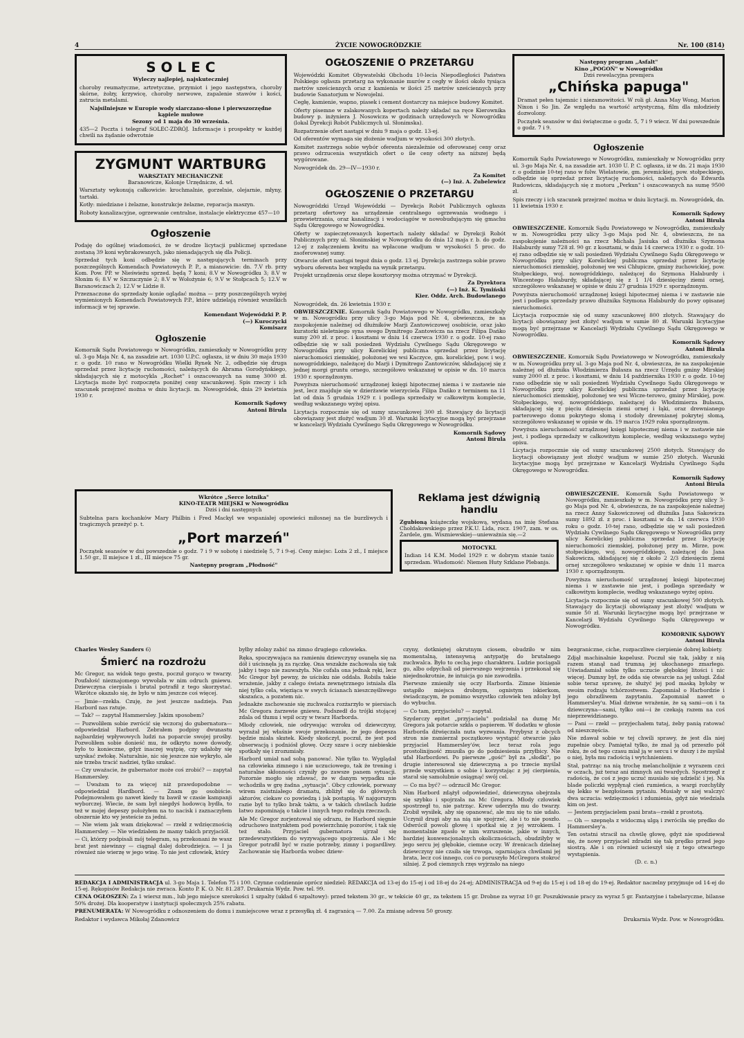4 ŻYCIE NOWOGRÓDZKIE Nr. 100 (814)
S O L E C
Wyleczy najlepiej, najskuteczniej
choroby reumatyczne, artretyczne, przymiot i jego następstwa, choroby skórne, żołzy, krzywicę, choroby nerwowe, zapalenie stawów i kości, zatrucia metalami.
Najsilniejsze w Europie wody siarczano-słone i pierwszorzędne kąpiele mułowe
Sezony od 1 maja do 30 września.
435—2 Poczta i telegraf SOLEC-ZDRÓJ. Informacje i prospekty w każdej chwili na żądanie odwrotnie
ZYGMUNT WARTBURG
WARSZTATY MECHANICZNE
Baranowicze, Kolonje Urzędnicze, d. wł.
Warsztaty wykonują całkowicie: krochmalnie, gorzelnie, olejarnie, młyny, tartaki.
Kotły: miedziane i żelazne, konstrukcje żelazne, reparacja maszyn.
Roboty kanalizacyjne, ogrzewanie centralne, instalacje elektryczne 457—10
Ogłoszenie
Podaję do ogólnej wiadomości, że w drodze licytacji publicznej sprzedane zostaną 39 koni wybrakowanych, jako nienadających się dla Policji.
Sprzedaż tych koni odbędzie się w następujących terminach przy poszczególnych Komendach Powiatowych P. P., a mianowicie: dn. 7.V rb. przy Kom. Pow. PP. w Nieświeżu sprzed. będą 7 koni; 8.V w Nowogródku 3; 8.V w Słonim 6; 8.V w Szczuczynie 2; 8.V w Wołożynie 6; 9.V w Stołpcach 5; 12.V w Baranowiczach 2; 12.V w Lidzie 8.
Przeznaczone do sprzedaży konie oglądać można — przy poszczególnych wyżej wymienionych Komendach Powiatowych P.P., które udzielają również wszelkich informacji w tej sprawie.
Komendant Wojewódzki P. P.
(—) Kuroczycki
Komisarz
Ogłoszenie
Komornik Sądu Powiatowego w Nowogródku, zamieszkały w Nowogródku przy ul. 3-go Maja Nr. 4, na zasadzie art. 1030 U.P.C. ogłasza, iż w dniu 30 maja 1930 r. o godz. 10 rano w Nowogródku Wielki Rynek Nr. 2, odbędzie się druga sprzedaż przez licytację ruchomości, należących do Abrama Gorodyńskiego, składających się z motocykla „Rochet" i oszacowanych na sumę 3000 zł. Licytacja może być rozpoczęta poniżej ceny szacunkowej. Spis rzeczy i ich szacunek przejrzeć można w dniu licytacji. m. Nowogródek, dnia 29 kwietnia 1930 r.
Komornik Sądowy
Antoni Birula
OGŁOSZENIE O PRZETARGU
Wojewódzki Komitet Obywatelski Obchodu 10-lecia Niepodległości Państwa Polskiego ogłasza przetarg na wykonanie murów z cegły w ilości około tysiąca metrów sześciennych oraz z kamienia w ilości 25 metrów sześciennych przy budowie Sanatorjum w Nowojelni.
Cegłę, kamienie, wapno, piasek i cement dostarczy na miejsce budowy Komitet.
Oferty pisemne w zalakowanych kopertach należy składać na ręce Kierownika budowy p. inżyniera J. Nosowicza w godzinach urzędowych w Nowogródku (lokal Dyrekcji Robót Publicznych ul. Słonimska).
Rozpatrzenie ofert nastąpi w dniu 9 maja o godz. 13-ej.
Od oferentów wymaga się złożenie wadjum w wysokości 300 złotych.
Komitet zastrzega sobie wybór oferenta niezależnie od oferowanej ceny oraz prawo odrzucenia wszystkich ofert o ile ceny oferty na niższej będą wygórowane.
Nowogródek dn. 29—IV—1930 r.
Za Komitet
(—) Inż. A. Zubelewicz
OGŁOSZENIE O PRZETARGU
Nowogródzki Urząd Wojewódzki — Dyrekcja Robót Publicznych ogłasza przetarg ofertowy na urządzenie centralnego ogrzewania wodnego i przewietrzania, oraz kanalizacji i wodociągów w nowobudującym się gmachu Sądu Okręgowego w Nowogródku.
Oferty w zapieczętowanych kopertach należy składać w Dyrekcji Robót Publicznych przy ul. Słonimskiej w Nowogródku do dnia 12 maja r. b. do godz. 12-ej z załączeniem kwitu na wpłacone wadjum w wysokości 5 proc. do zaoferowanej sumy.
Otwarcie ofert nastąpi tegoż dnia o godz. 13 ej. Dyrekcja zastrzega sobie prawo wyboru oferenta bez względu na wynik przetargu.
Projekt urządzenia oraz ślepe kosztorysy można otrzymać w Dyrekcji.
Za Dyrektora
(—) Inż. K. Tymiński
Kier. Oddz. Arch. Budowlanego
Nowogródek, dn. 26 kwietnia 1930 r.
OBWIESZCZENIE. Komornik Sądu Powiatowego w Nowogródku, zamieszkały w m. Nowogródku przy ulicy 3-go Maja pod Nr. 4, obwieszcza, że na zaspokojenie należnej od dłużników Marji Zantowiczowej osobiście, oraz jako kuratorki nieletniego syna swego Dymitrego Zantowicza na rzecz Filipa Dańko sumy 200 zł. z proc. i kosztami w dniu 14 czerwca 1930 r. o godz. 10-ej rano odbędzie się w sali posiedzeń Wydziału Cywilnego Sądu Okręgowego w Nowogródku przy ulicy Korelickiej publiczna sprzedaż przez licytację nieruchomości ziemskiej, położonej we wsi Kaczyce, gm. korelickiej, pow. i woj. nowogródzkiego, należącej do Marji i Dymitrego Zantowiczów, składającej się z jednej morgi gruntu ornego, szczegółowo wskazanej w opisie w dn. 10 marca 1930 r. sporządzonym.
Powyższa nieruchomość urządzonej księgi hipotecznej niema i w zastawie nie jest, lecz znajduje się w dzierżawie wierzyciela Filipa Dańko z terminem na 11 lat od dnia 5 grudnia 1929 r. i podlega sprzedaży w całkowitym komplecie, według wskazanego wyżej opisu.
Licytacja rozpocznie się od sumy szacunkowej 300 zł. Stawający do licytacji obowiązany jest złożyć wadjum 30 zł. Warunki licytacyjne mogą być przejrzane w kancelarji Wydziału Cywilnego Sądu Okręgowego w Nowogródku.
Komornik Sądowy
Antoni Birula
Następny program „Asfalt"
Kino „POGOŃ" w Nowogródku
Dziś rewelacyjna premjera
„Chińska papuga"
Dramat pełen tajemnic i niezamowitości. W roli gł. Anna May Wong, Marion Nixon i So Jin. Ze względu na wartość artystyczną, film dla młodzieży dozwolony.
Początek seansów w dni świąteczne o godz. 5, 7 i 9 wiecz. W dni powszednie o godz. 7 i 9.
Ogłoszenie
Komornik Sądu Powiatowego w Nowogródku, zamieszkały w Nowogródku przy ul. 3-go Maja Nr. 4, na zasadzie art. 1030 U. P. C. ogłasza, iż w dn. 21 maja 1930 r. o godzinie 10-tej rano w folw. Wielatowie, gm. jeremickiej, pow. stołpeckiego, odbędzie się sprzedaż przez licytację ruchomości, należących do Edwarda Rudowicza, składających się z motoru „Perkun" i oszacowanych na sumę 9500 zł.
Spis rzeczy i ich szacunek przejrzeć można w dniu licytacji. m. Nowogródek, dn. 11 kwietnia 1930 r.
Komornik Sądowy
Antoni Birula
OBWIESZCZENIE. Komornik Sądu Powiatowego w Nowogródku, zamieszkały w m. Nowogródku przy ulicy 3-go Maja pod Nr. 4, obwieszcza, że na zaspokojenie należności na rzecz Michała Jasiuka od dłużnika Szymona Hałaburdy sumy 728 zł. 90 gr. z kosztami, w dniu 14 czerwca 1930 r. o godz. 10-ej rano odbędzie się w sali posiedzeń Wydziału Cywilnego Sądu Okręgowego w Nowogródku przy ulicy Korelickiej publiczna sprzedaż przez licytację nieruchomości ziemskiej, położonej we wsi Chłupicze, gminy żuchowickiej, pow. Stołpeckiego, woj. nowogródzkiego, należącej do Szymona Hałaburdy i Wincentego Hałaburdy, składającej się z 1 1/4 dziesięciny ziemi ornej, szczegółowo wskazanej w opisie w dniu 27 grudnia 1929 r. sporządzonym.
Powyższa nieruchomość urządzonej księgi hipotecznej niema i w zastawie nie jest i podlega sprzedaży prawo dłużnika Szymona Hałaburdy do powy opisanej nieruchomości.
Licytacja rozpocznie się od sumy szacunkowej 800 złotych. Stawający do licytacji obowiązany jest złożyć wadjum w sumie 80 zł. Warunki licytacyjne mogą być przejrzane w Kancelarji Wydziału Cywilnego Sądu Okręgowego w Nowogródku.
Komornik Sądowy
Antoni Birula
OBWIESZCZENIE. Komornik Sądu Powiatowego w Nowogródku, zamieszkały w m. Nowogródku przy ul. 3-go Maja pod Nr. 4, obwieszcza, że na zaspokojenie należnej od dłużnika Włodzimierza Bułasza na rzecz Urzędu gminy Mirskiej sumy 2000 zł. z proc. i kosztami, w dniu 14 października 1930 r. o godz. 10-tej rano odbędzie się w sali posiedzeń Wydziału Cywilnego Sądu Okręgowego w Nowogródku przy ulicy Korelickiej publiczna sprzedaż przez licytację nieruchomości ziemskiej, położonej we wsi Wicze-terowo, gminy Mirskiej, pow. Stołpeckiego, woj. nowogródzkiego, należącej do Włodzimierza Bułasza, składającej się z pięciu dziesięcin ziemi ornej i łąki, oraz drewnianego parterowego domu pokrytego słomą i stodoły drewnianej pokrytej słomą, szczegółowo wskazanej w opisie w dn. 19 marca 1929 roku sporządzonym.
Powyższa nieruchomość urządzonej księgi hipotecznej niema i w zastawie nie jest, i podlega sprzedaży w całkowitym komplecie, według wskazanego wyżej opisu.
Licytacja rozpocznie się od sumy szacunkowej 2500 złotych. Stawający do licytacji obowiązany jest złożyć wadjum w sumie 250 złotych. Warunki licytacyjne mogą być przejrzane w Kancelarji Wydziału Cywilnego Sądu Okręgowego w Nowogródku.
Komornik Sądowy
Antoni Birula
Wkrótce „Serce lotnika"
KINO-TEATR MIEJSKI w Nowogródku
Dziś i dni następnych
Subtelna para kochanków Mary Philbin i Fred Mackyl we wspaniałej opowieści miłosnej na tle burzliwych i tragicznych przeżyć p. t.
„Port marzeń"
Początek seansów w dni powszednie o godz. 7 i 9 w sobotę i niedzielę 5, 7 i 9-ej. Ceny miejsc: Loża 2 zł., I miejsce 1.50 gr., II miejsce 1 zł., III miejsce 75 gr.
Następny program „Płodność"
Reklama jest dźwignią handlu
Zgubioną książeczkę wojskową, wydaną na imię Stefana Chołdakowskiego przez P.K.U. Lida, rocz. 1907, zam. w os. Żardele, gm. Wiszniewskiej—unieważnia się.—2
MOTOCYKL
Indian 14 K.M. Model 1929 r. w dobrym stanie tanio sprzedam. Wiadomość: Niemen Huty Szklane Plebanja.
OBWIESZCZENIE. Komornik Sądu Powiatowego w Nowogródku, zamieszkały w m. Nowogródku przy ulicy 3-go Maja pod Nr. 4, obwieszcza, że na zaspokojenie należnej na rzecz Anny Sakowiczowej od dłużnika Jana Sakowicza sumy 1892 zł. z proc. i kosztami w dn. 14 czerwca 1930 roku o godz. 10-tej rano, odbędzie się w sali posiedzeń Wydziału Cywilnego Sądu Okręgowego w Nowogródku przy ulicy Korelickiej publiczna sprzedaż przez licytację nieruchomości ziemskiej, położonej przy m. Mirze, pow. stołpeckiego, woj. nowogródzkiego, należącej do Jana Sakowicza, składającej się z około 2 2/3 dziesięcin ziemi ornej szczegółowo wskazanej w opisie w dniu 11 marca 1930 r. sporządzonym.
Powyższa nieruchomość urządzonej księgi hipotecznej niema i w zastawie nie jest, i podlega sprzedaży w całkowitym komplecie, według wskazanego wyżej opisu.
Licytacja rozpocznie się od sumy szacunkowej 500 złotych. Stawający do licytacji obowiązany jest złożyć wadjum w sumie 50 zł. Warunki licytacyjne mogą być przejrzane w Kancelarji Wydziału Cywilnego Sądu Okręgowego w Nowogródku.
KOMORNIK SĄDOWY
Antoni Birula
Charles Wesley Sanders 6)
Śmierć na rozdrożu
Mc Gregor, na widok tego gestu, poczuł gorąco w twarzy. Poufałość nieznajomego wywołała w nim odruch gniewu. Dziewczyna cierpiała i brutal potrafił z tego skorzystać. Wkrótce okazało się, że było w nim jeszcze coś więcej.
— Jimie—rzekła. Czuję, że jest jeszcze nadzieja. Pan Harbord nas ratuje.
— Tak? — zapytał Hammersley. Jakim sposobem?
— Pozwoliłem sobie zwrócić się wczoraj do gubernatora—odpowiedział Harbord. Zebrałem podpisy dwunastu najbardziej wpływowych ludzi na poparcie swojej prośby. Pozwoliłem sobie donieść mu, że odkryto nowe dowody, było to konieczne, gdyż inaczej wątpię, czy udałoby się uzyskać zwłokę. Naturalnie, nic się jeszcze nie wykryło, ale nie trzeba tracić nadziei, tylko szukać.
— Czy uważacie, że gubernator może coś zrobić? — zapytał Hammersley.
— Uważam to za więcej niż prawdopodobne — odpowiedział Hardbord. — Znam go osobiście. Podejmowałem go nawet kiedy tu bawił w czasie kampanji wyborczej. Wiecie, że sam był niegdyś hodowcą bydła, to też w mojej depeszy położyłem na to nacisk i zaznaczyłem obszernie kto wy jesteście za jedni.
— Nie wiem jak wam dziękować — rzekł z wdzięcznością Hammersley. — Nie wiedziałem że mamy takich przyjaciół.
— Ci, którzy podpisali mój telegram, są przekonani że wasz brat jest niewinny — ciągnął dalej dobrodziejca. — I ja również nie wierzę w jego winę. To nie jest człowiek, który
byłby zdolny zabić na zimno drugiego człowieka.
Ręka, spoczywająca na ramieniu dziewczyny osunęła się na dół i uścisnęła ją za rączkę. Ona wszakże zachowała się tak jakby i tego nie zauważyła. Nie cofała ona jednak ręki, lecz Mc Gregor był pewny, że uścisku nie oddała. Robiła takie wrażenie, jakby z całego świata zewnętrznego istniała dla niej tylko cela, więziąca w swych ścianach nieszczęśliwego skazańca, a pozatem nic.
Jednakże zachowanie się zuchwalca rozżarzyło w piersiach Mc Gregora żarzewie gniewu. Podszedł do trójki stojącej zdala od tłumu i wpił oczy w twarz Harborda.
Młody człowiek, nie odrywając wzroku od dziewczyny, wyrażał jej właśnie swoje przekonanie, że jego depesza będzie miała skutek. Kiedy skończył, poczuł, że jest pod obserwacją i podniósł głowę. Oczy szare i oczy niebieskie spotkały się i zrozumiały.
Harbord umiał nad sobą panować. Nie tylko to. Wyglądał na człowieka zimnego i nie uczuciowego, tak że trening i naturalne skłonności czyniły go zawsze panem sytuacji. Pozornie mogło się zdawać, że w danym wypadku nie wchodziła w grę żadna „sytuacja". Obcy człowiek, porwany wirem zaistniałego dramatu, zbliżył się do głównych aktorów, ciekaw co powiedzą i jak postąpią. W najgorszym razie był to tylko brak taktu, a w takich chwilach ludzie łatwo zapominają o takcie i innych tego rodzaju rzeczach.
Ale Mc Gregor zorjentował się odrazu, że Harbord sięgnie odruchowo instynktem pod powierzchnię pozorów, i tak się też stało. Przyjaciel gubernatora ujrzał się przedewszystkiem do wyzywającego spojrzenia. Ale i Mc Gregor potrafił być w razie potrzeby, zimny i pogardliwy. Zachowanie się Harborda wobec dziew-
czyny, dotkniętej okrutnym ciosem, obudziło w nim momentalną, intensywną antypatję do brutalnego zuchwalca. Było to cechą jego charakteru. Ludzie pociągali go, albo odpychali od pierwszego wejrzenia i przekonał się niejednokrotnie, że intuicja go nie zawodziła.
Pierwsze zmieniły się oczy Harborda. Zimne lśnienie ustąpiło miejsca drobnym, ognistym iskierkom, świadczącym, że pomimo wszystko człowiek ten zdolny był do wybuchu.
— Co tam, przyjacielu? — zapytał.
Szyderczy epitet „przyjacielu" podziałał na dumę Mc Gregora jak potarcie szkła o papierem. W dodatku w głosie Harborda dźwięczała nuta wyzwania. Przybysz z obcych stron nie zamierzał początkowo wystąpić otwarcie jako przyjaciel Hammersley'ów, lecz teraz rola jego prostolinijność zmusiła go do podniesienia przyłbicy. Nie ufał Harbordowi. Po pierwsze „gość" był za „słodki", po drugie interesował się dziewczyną a po trzecie myślał przede wszystkiem o sobie i korzystając z jej cierpienia, starał się samolubnie osiągnąć swój cel.
— Co ma być? — odrzucił Mc Gregor.
Nim Harbord zdążył odpowiedzieć, dziewczyna obejrzała się szybko i spojrzała na Mc Gregora. Młody człowiek spostrzegł to, nie patrząc. Krew uderzyła mu do twarzy. Zrobił wysiłek, aby się opanować, ale mu się to nie udało. Uczynił drugi aby na nią nie spojrzeć, ale i to nie poszło. Odwrócił powoli głowę i spotkał się z jej wzrokiem. I momentalnie zgasło w nim wzruszenie, jakie w innych, bardziej konwencjonalnych okolicznościach, obudziłyby w jego sercu jej głębokie, ciemne oczy. W źrenicach dzielnej dziewczyny nie czaiła się trwoga, ogarniająca chwilami jej brata, lecz coś innego, coś co poruszyło McGregora stokroć silniej. Z pod ciemnych rzęs wyjrzało na niego
bezgraniczne, ciche, rozpaczliwe cierpienie dobrej kobiety.
Zdjął machinalnie kapelusz. Poczuł się tak, jakby z nią razem stanął nad trumną jej ukochanego zmarłego. Uświadamiał sobie tylko uczucie głębokiej litości i nic więcej. Dumny był, że odda się otwarcie na jej usługi. Zdał sobie teraz sprawę, że służyć jej pod maską byłoby w swoim rodzaju tchórzostwem. Zapomniał o Harbordzie i jego obraźliwem zapytaniu. Zapomniał nawet o Hammersley'u. Miał dziwne wrażenie, że są sami—on i ta dziewczyna—sami, tylko oni—i że czekają razem na coś nieprzewidzianego.
— Pani — rzekł — przyjechałem tutaj, żeby panią ratować od nieszczęścia.
Nie zdawał sobie w tej chwili sprawy, że jest dla niej zupełnie obcy. Pamiętał tylko, że znał ją od przeszło pół roku, że od tego czasu miał ją w sercu i w duszy i że myślał o niej, była mu radością i wytchnieniem.
Stał, patrząc na nią trochę melancholijnie z wyrazem czci w oczach, już teraz ani zimnych ani twardych. Spostrzegł z radością, że coś z jego uczuć musiało się udzielić i jej. Na blade policzki wypłynął cień rumieńca, a wargi rozchyliły się lekko w bezgłośnem pytaniu. Musiały w niej walczyć dwa uczucia: wdzięczności i zdumienia, gdyż nie wiedziała kim on jest.
— Jestem przyjacielem pani brata—rzekł z prostotą.
— Oh — szepnęła z widoczną ulgą i zwróciła się prędko do Hammersley'a.
Ten ostatni stracił na chwilę głowę, gdyż nie spodziewał się, że nowy przyjaciel zdradzi się tak prędko przed jego siostrą. Ale i on również ucieszył się z tego otwartego wystąpienia.
(D. c. n.)
REDAKCJA I ADMINISTRACJA ul. 3-go Maja 1. Telefon 75 i 100. Czynne codziennie oprócz niedziel: REDAKCJA od 13-ej do 15-ej i od 18-ej do 24-ej; ADMINISTRACJA od 9-ej do 15-ej i od 18-ej do 19-ej. Redaktor naczelny przyjmuje od 14-ej do 15-ej. Rękopisów Redakcja nie zwraca. Konto P. K. O. Nr. 81.287. Drukarnia Wydz. Pow. tel. 99.
CENA OGŁOSZEŃ: Za 1 wiersz mm., lub jego miejsce szerokości 1 szpalty (układ 6 szpaltowy): przed tekstem 30 gr., w tekście 40 gr., za tekstem 15 gr. Drobne za wyraz 10 gr. Poszukiwanie pracy za wyraz 5 gr. Fantazyjne i tabelaryczne, bilanse 50% drożej. Dla kooperatyw i instytucji społecznych 25% rabatu.
PRENUMERATA: W Nowogródku z odnoszeniem do domu i zamiejscowe wraz z przesyłką zł. 4 zagranicą — 7.00. Za zmianę adresu 50 groszy.
Redaktor i wydawca Mikołaj Zdanowicz Drukarnia Wydz. Pow. w Nowogródku.